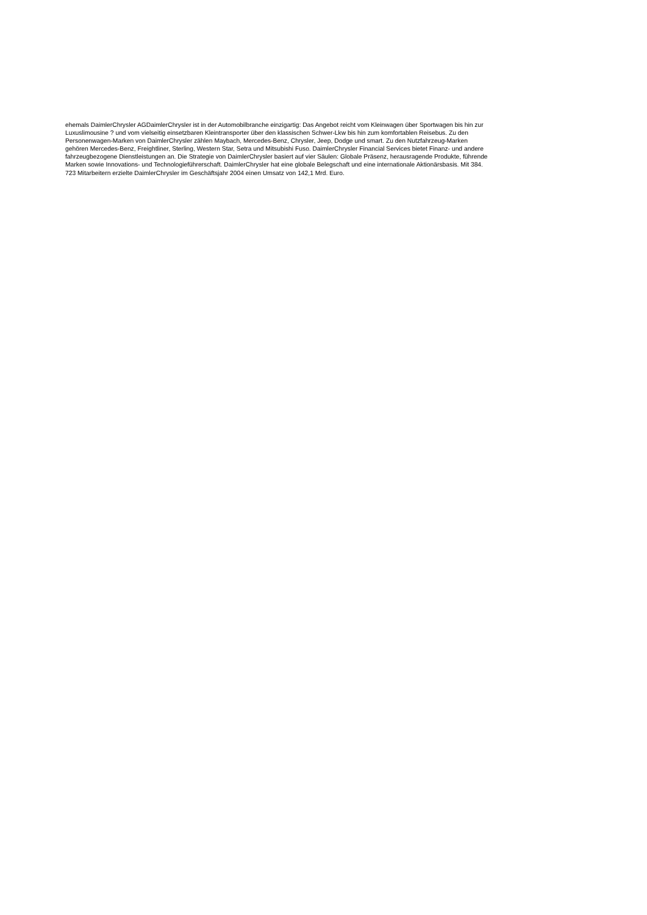ehemals DaimlerChrysler AGDaimlerChrysler ist in der Automobilbranche einzigartig: Das Angebot reicht vom Kleinwagen über Sportwagen bis hin zur
Luxuslimousine ? und vom vielseitig einsetzbaren Kleintransporter über den klassischen Schwer-Lkw bis hin zum komfortablen Reisebus. Zu den
Personenwagen-Marken von DaimlerChrysler zählen Maybach, Mercedes-Benz, Chrysler, Jeep, Dodge und smart. Zu den Nutzfahrzeug-Marken
gehören Mercedes-Benz, Freightliner, Sterling, Western Star, Setra und Mitsubishi Fuso. DaimlerChrysler Financial Services bietet Finanz- und andere
fahrzeugbezogene Dienstleistungen an. Die Strategie von DaimlerChrysler basiert auf vier Säulen: Globale Präsenz, herausragende Produkte, führende
Marken sowie Innovations- und Technologieführerschaft. DaimlerChrysler hat eine globale Belegschaft und eine internationale Aktionärsbasis. Mit 384.
723 Mitarbeitern erzielte DaimlerChrysler im Geschäftsjahr 2004 einen Umsatz von 142,1 Mrd. Euro.